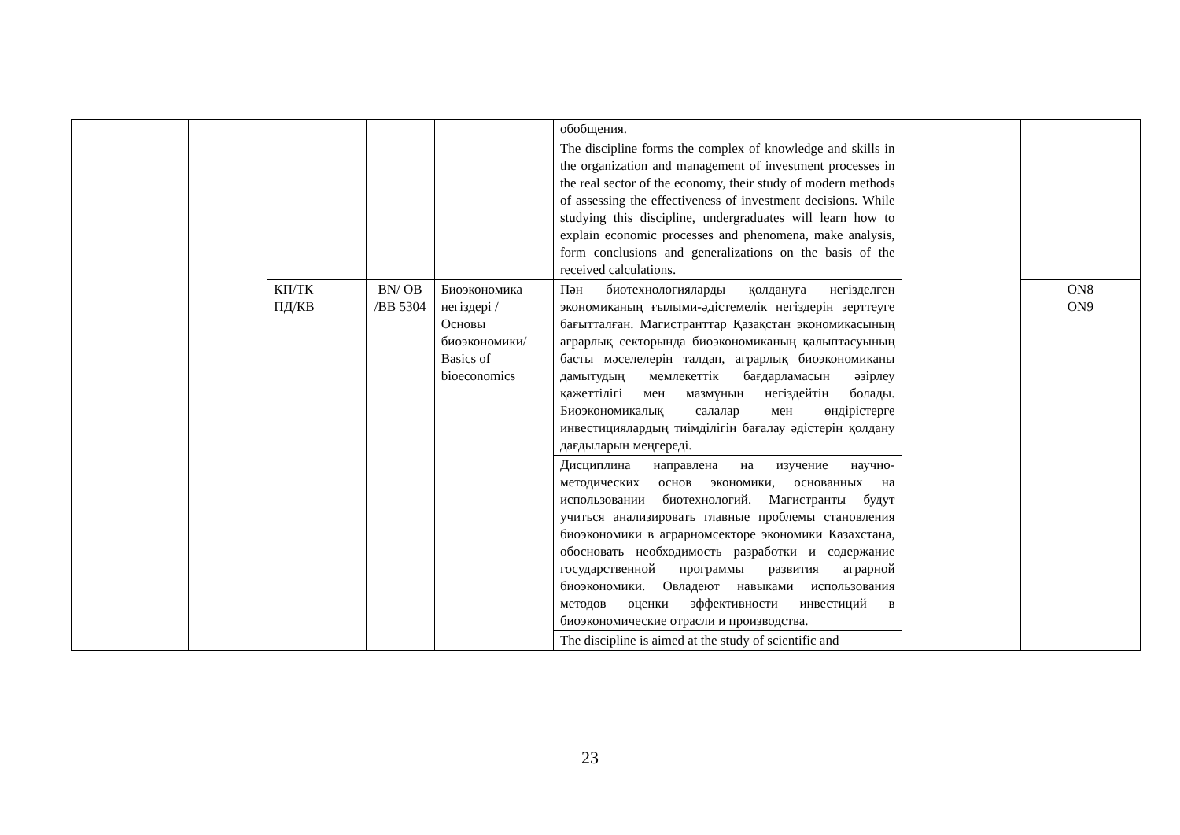| | | | | | обобщения. | | | |
| | | | | | The discipline forms the complex of knowledge and skills in the organization and management of investment processes in the real sector of the economy, their study of modern methods of assessing the effectiveness of investment decisions. While studying this discipline, undergraduates will learn how to explain economic processes and phenomena, make analysis, form conclusions and generalizations on the basis of the received calculations. | | | |
| | | КП/ТК ПД/КВ | BN/ OB /BB 5304 | Биоэкономика негіздері / Основы биоэкономики/ Basics of bioeconomics | Пән биотехнологияларды қолдануға негізделген экономиканың ғылыми-әдістемелік негіздерін зерттеуге бағытталған. Магистранттар Қазақстан экономикасының аграрлық секторында биоэкономиканың қалыптасуының басты мәселелерін талдап, аграрлық биоэкономиканы дамытудың мемлекеттік бағдарламасын әзірлеу қажеттілігі мен мазмұнын негіздейтін болады. Биоэкономикалық салалар мен өндірістерге инвестициялардың тиімділігін бағалау әдістерін қолдану дағдыларын меңгереді. | | | ON8 ON9 |
| | | | | | Дисциплина направлена на изучение научно-методических основ экономики, основанных на использовании биотехнологий. Магистранты будут учиться анализировать главные проблемы становления биоэкономики в аграрномсекторе экономики Казахстана, обосновать необходимость разработки и содержание государственной программы развития аграрной биоэкономики. Овладеют навыками использования методов оценки эффективности инвестиций в биоэкономические отрасли и производства. | | | |
| | | | | | The discipline is aimed at the study of scientific and | | | |
23